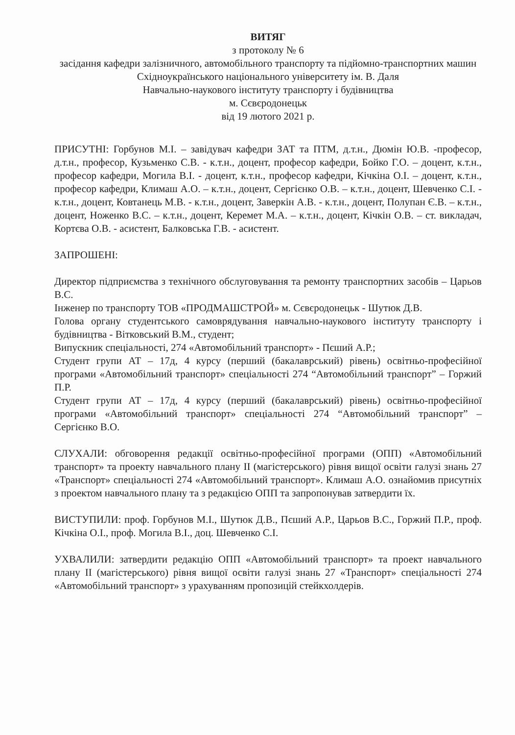ВИТЯГ
з протоколу № 6
засідання кафедри залізничного, автомобільного транспорту та підйомно-транспортних машин
Східноукраїнського національного університету ім. В. Даля
Навчально-наукового інституту транспорту і будівництва
м. Сєвєродонецьк
від 19 лютого 2021 р.
ПРИСУТНІ: Горбунов М.І. – завідувач кафедри ЗАТ та ПТМ, д.т.н., Дюмін Ю.В. -професор, д.т.н., професор, Кузьменко С.В. - к.т.н., доцент, професор кафедри, Бойко Г.О. – доцент, к.т.н., професор кафедри, Могила В.І. - доцент, к.т.н., професор кафедри, Кічкіна О.І. – доцент, к.т.н., професор кафедри, Климаш А.О. – к.т.н., доцент, Сергієнко О.В. – к.т.н., доцент, Шевченко С.І. - к.т.н., доцент, Ковтанець М.В. - к.т.н., доцент, Заверкін А.В. - к.т.н., доцент, Полупан Є.В. – к.т.н., доцент, Ноженко В.С. – к.т.н., доцент, Керемет М.А. – к.т.н., доцент, Кічкін О.В. – ст. викладач, Кортєва О.В. - асистент, Балковська Г.В. - асистент.
ЗАПРОШЕНІ:
Директор підприємства з технічного обслуговування та ремонту транспортних засобів – Царьов В.С.
Інженер по транспорту ТОВ «ПРОДМАШСТРОЙ» м. Сєвєродонецьк - Шутюк Д.В.
Голова органу студентського самоврядування навчально-наукового інституту транспорту і будівництва - Вітковський В.М., студент;
Випускник спеціальності, 274 «Автомобільний транспорт» - Пєший А.Р.;
Студент групи АТ – 17д, 4 курсу (перший (бакалаврський) рівень) освітньо-професійної програми «Автомобільний транспорт» спеціальності 274 “Автомобільний транспорт” – Горжий П.Р.
Студент групи АТ – 17д, 4 курсу (перший (бакалаврський) рівень) освітньо-професійної програми «Автомобільний транспорт» спеціальності 274 “Автомобільний транспорт” – Сергієнко В.О.
СЛУХАЛИ: обговорення редакції освітньо-професійної програми (ОПП) «Автомобільний транспорт» та проекту навчального плану ІІ (магістерського) рівня вищої освіти галузі знань 27 «Транспорт» спеціальності 274 «Автомобільний транспорт». Климаш А.О. ознайомив присутніх з проектом навчального плану та з редакцією ОПП та запропонував затвердити їх.
ВИСТУПИЛИ: проф. Горбунов М.І., Шутюк Д.В., Пєший А.Р., Царьов В.С., Горжий П.Р., проф. Кічкіна О.І., проф. Могила В.І., доц. Шевченко С.І.
УХВАЛИЛИ: затвердити редакцію ОПП «Автомобільний транспорт» та проект навчального плану ІІ (магістерського) рівня вищої освіти галузі знань 27 «Транспорт» спеціальності 274 «Автомобільний транспорт» з урахуванням пропозицій стейкхолдерів.